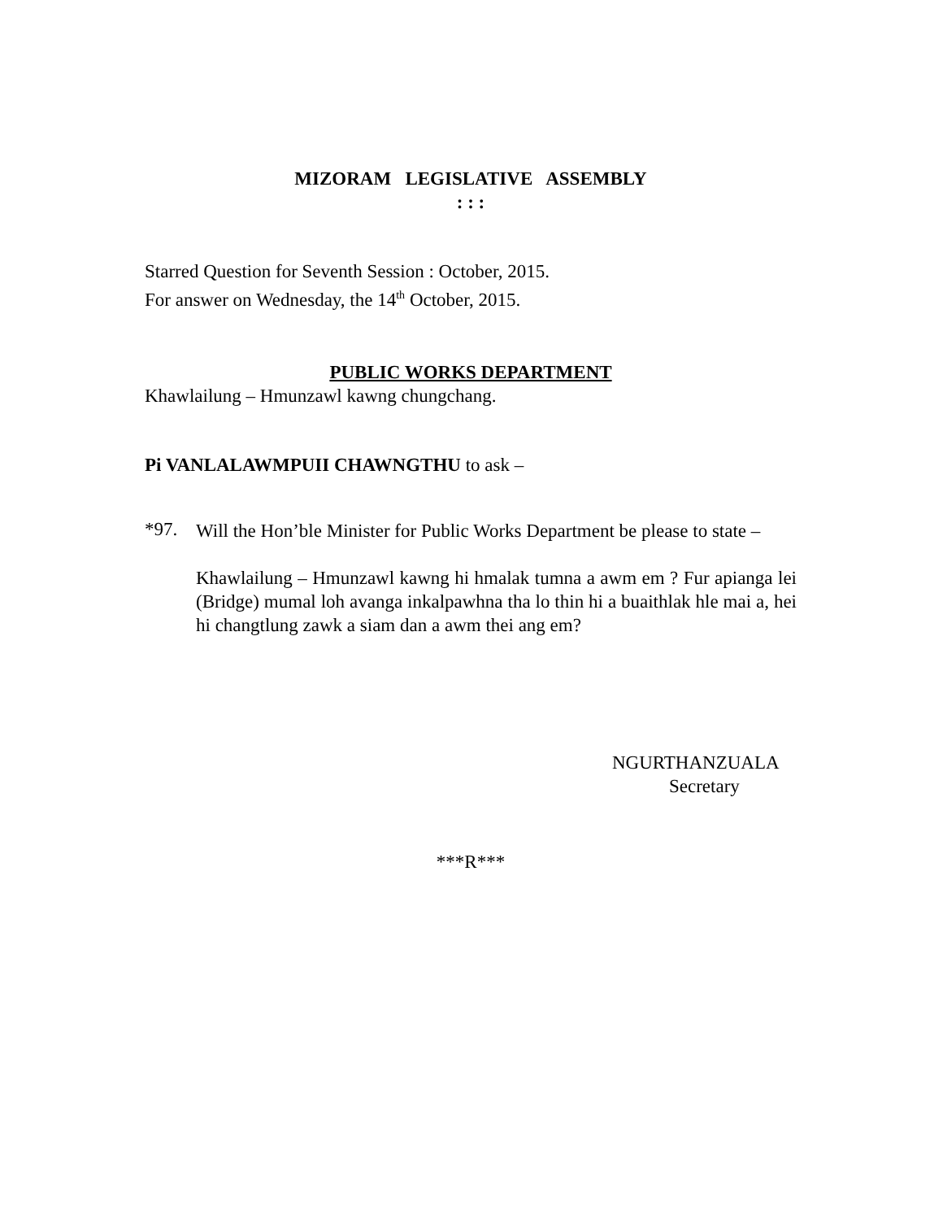MIZORAM LEGISLATIVE ASSEMBLY
: : :
Starred Question for Seventh Session : October, 2015.
For answer on Wednesday, the 14<sup>th</sup> October, 2015.
PUBLIC WORKS DEPARTMENT
Khawlailung – Hmunzawl kawng chungchang.
Pi VANLALAWMPUII CHAWNGTHU to ask –
*97.
Will the Hon’ble Minister for Public Works Department be please to state –
Khawlailung – Hmunzawl kawng hi hmalak tumna a awm em ? Fur apianga lei (Bridge) mumal loh avanga inkalpawhna tha lo thin hi a buaithlak hle mai a, hei hi changtlung zawk a siam dan a awm thei ang em?
NGURTHANZUALA
Secretary
***R***